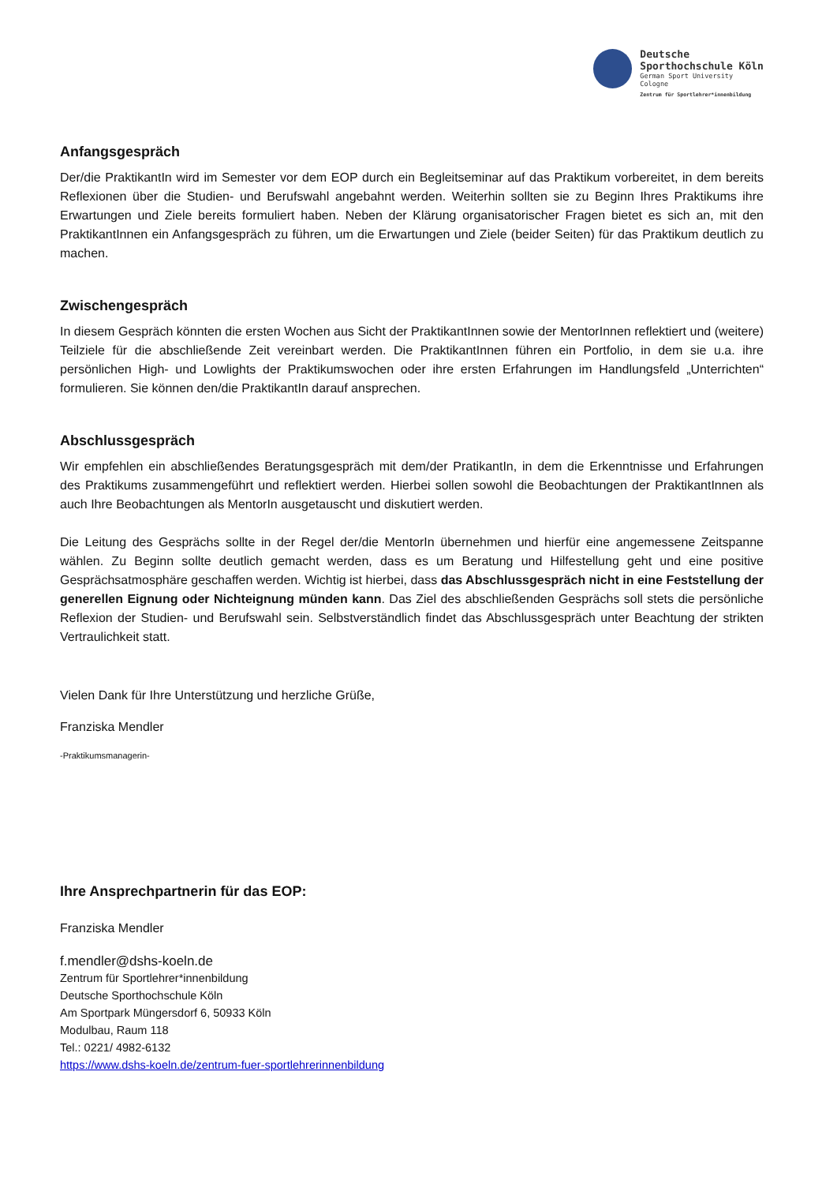Deutsche
Sporthochschule Köln
German Sport University Cologne
Zentrum für Sportlehrer*innenbildung
Anfangsgespräch
Der/die PraktikantIn wird im Semester vor dem EOP durch ein Begleitseminar auf das Praktikum vorbereitet, in dem bereits Reflexionen über die Studien- und Berufswahl angebahnt werden. Weiterhin sollten sie zu Beginn Ihres Praktikums ihre Erwartungen und Ziele bereits formuliert haben. Neben der Klärung organisatorischer Fragen bietet es sich an, mit den PraktikantInnen ein Anfangsgespräch zu führen, um die Erwartungen und Ziele (beider Seiten) für das Praktikum deutlich zu machen.
Zwischengespräch
In diesem Gespräch könnten die ersten Wochen aus Sicht der PraktikantInnen sowie der MentorInnen reflektiert und (weitere) Teilziele für die abschließende Zeit vereinbart werden. Die PraktikantInnen führen ein Portfolio, in dem sie u.a. ihre persönlichen High- und Lowlights der Praktikumswochen oder ihre ersten Erfahrungen im Handlungsfeld „Unterrichten“ formulieren. Sie können den/die PraktikantIn darauf ansprechen.
Abschlussgespräch
Wir empfehlen ein abschließendes Beratungsgespräch mit dem/der PratikantIn, in dem die Erkenntnisse und Erfahrungen des Praktikums zusammengeführt und reflektiert werden. Hierbei sollen sowohl die Beobachtungen der PraktikantInnen als auch Ihre Beobachtungen als MentorIn ausgetauscht und diskutiert werden.
Die Leitung des Gesprächs sollte in der Regel der/die MentorIn übernehmen und hierfür eine angemessene Zeitspanne wählen. Zu Beginn sollte deutlich gemacht werden, dass es um Beratung und Hilfestellung geht und eine positive Gesprächsatmosphäre geschaffen werden. Wichtig ist hierbei, dass das Abschlussgespräch nicht in eine Feststellung der generellen Eignung oder Nichteignung münden kann. Das Ziel des abschließenden Gesprächs soll stets die persönliche Reflexion der Studien- und Berufswahl sein. Selbstverständlich findet das Abschlussgespräch unter Beachtung der strikten Vertraulichkeit statt.
Vielen Dank für Ihre Unterstützung und herzliche Grüße,
Franziska Mendler
-Praktikumsmanagerin-
Ihre Ansprechpartnerin für das EOP:
Franziska Mendler
f.mendler@dshs-koeln.de
Zentrum für Sportlehrer*innenbildung
Deutsche Sporthochschule Köln
Am Sportpark Müngersdorf 6, 50933 Köln
Modulbau, Raum 118
Tel.: 0221/ 4982-6132
https://www.dshs-koeln.de/zentrum-fuer-sportlehrerinnenbildung